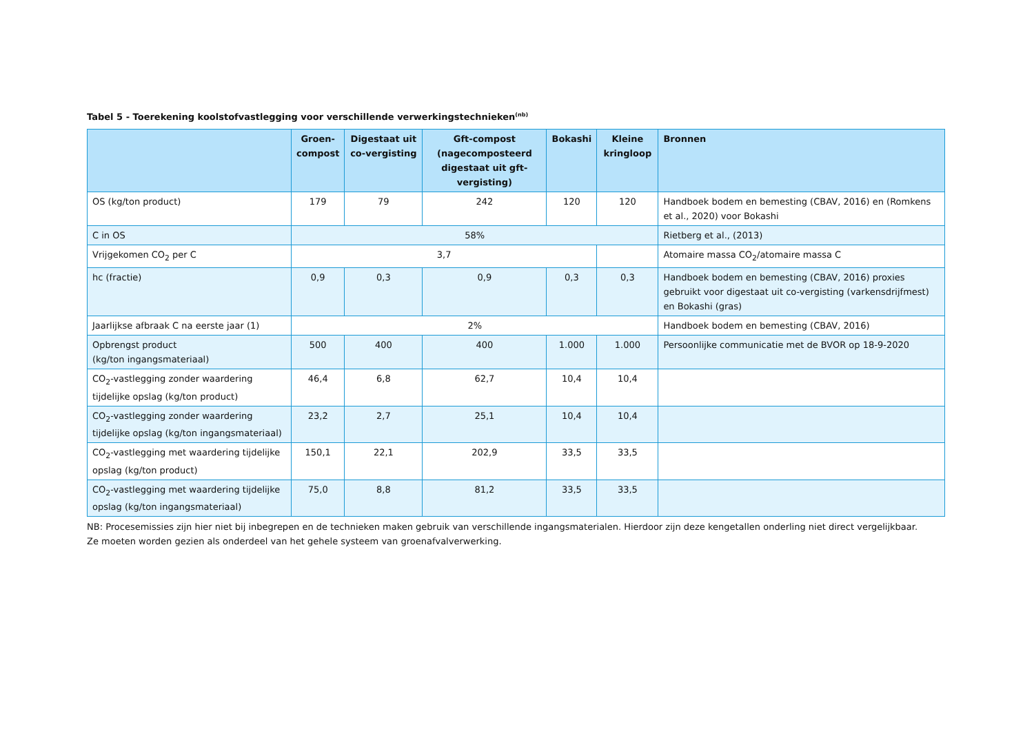Tabel 5 - Toerekening koolstofvastlegging voor verschillende verwerkingstechnieken<sup>(nb)</sup>
| | Groen-compost | Digestaat uit co-vergisting | Gft-compost (nagecomposteerd digestaat uit gft-vergisting) | Bokashi | Kleine kringloop | Bronnen |
| --- | --- | --- | --- | --- | --- | --- |
| OS (kg/ton product) | 179 | 79 | 242 | 120 | 120 | Handboek bodem en bemesting (CBAV, 2016) en (Romkens et al., 2020) voor Bokashi |
| C in OS | 58% | | | | | Rietberg et al., (2013) |
| Vrijgekomen CO<sub>2</sub> per C | 3,7 | | | | | Atomaire massa CO<sub>2</sub>/atomaire massa C |
| hc (fractie) | 0,9 | 0,3 | 0,9 | 0,3 | 0,3 | Handboek bodem en bemesting (CBAV, 2016) proxies gebruikt voor digestaat uit co-vergisting (varkensdrijfmest) en Bokashi (gras) |
| Jaarlijkse afbraak C na eerste jaar (1) | 2% | | | | | Handboek bodem en bemesting (CBAV, 2016) |
| Opbrengst product (kg/ton ingangsmateriaal) | 500 | 400 | 400 | 1.000 | 1.000 | Persoonlijke communicatie met de BVOR op 18-9-2020 |
| CO<sub>2</sub>-vastlegging zonder waardering tijdelijke opslag (kg/ton product) | 46,4 | 6,8 | 62,7 | 10,4 | 10,4 | |
| CO<sub>2</sub>-vastlegging zonder waardering tijdelijke opslag (kg/ton ingangsmateriaal) | 23,2 | 2,7 | 25,1 | 10,4 | 10,4 | |
| CO<sub>2</sub>-vastlegging met waardering tijdelijke opslag (kg/ton product) | 150,1 | 22,1 | 202,9 | 33,5 | 33,5 | |
| CO<sub>2</sub>-vastlegging met waardering tijdelijke opslag (kg/ton ingangsmateriaal) | 75,0 | 8,8 | 81,2 | 33,5 | 33,5 | |
NB: Procesemissies zijn hier niet bij inbegrepen en de technieken maken gebruik van verschillende ingangsmaterialen. Hierdoor zijn deze kengetallen onderling niet direct vergelijkbaar.
Ze moeten worden gezien als onderdeel van het gehele systeem van groenafvalverwerking.